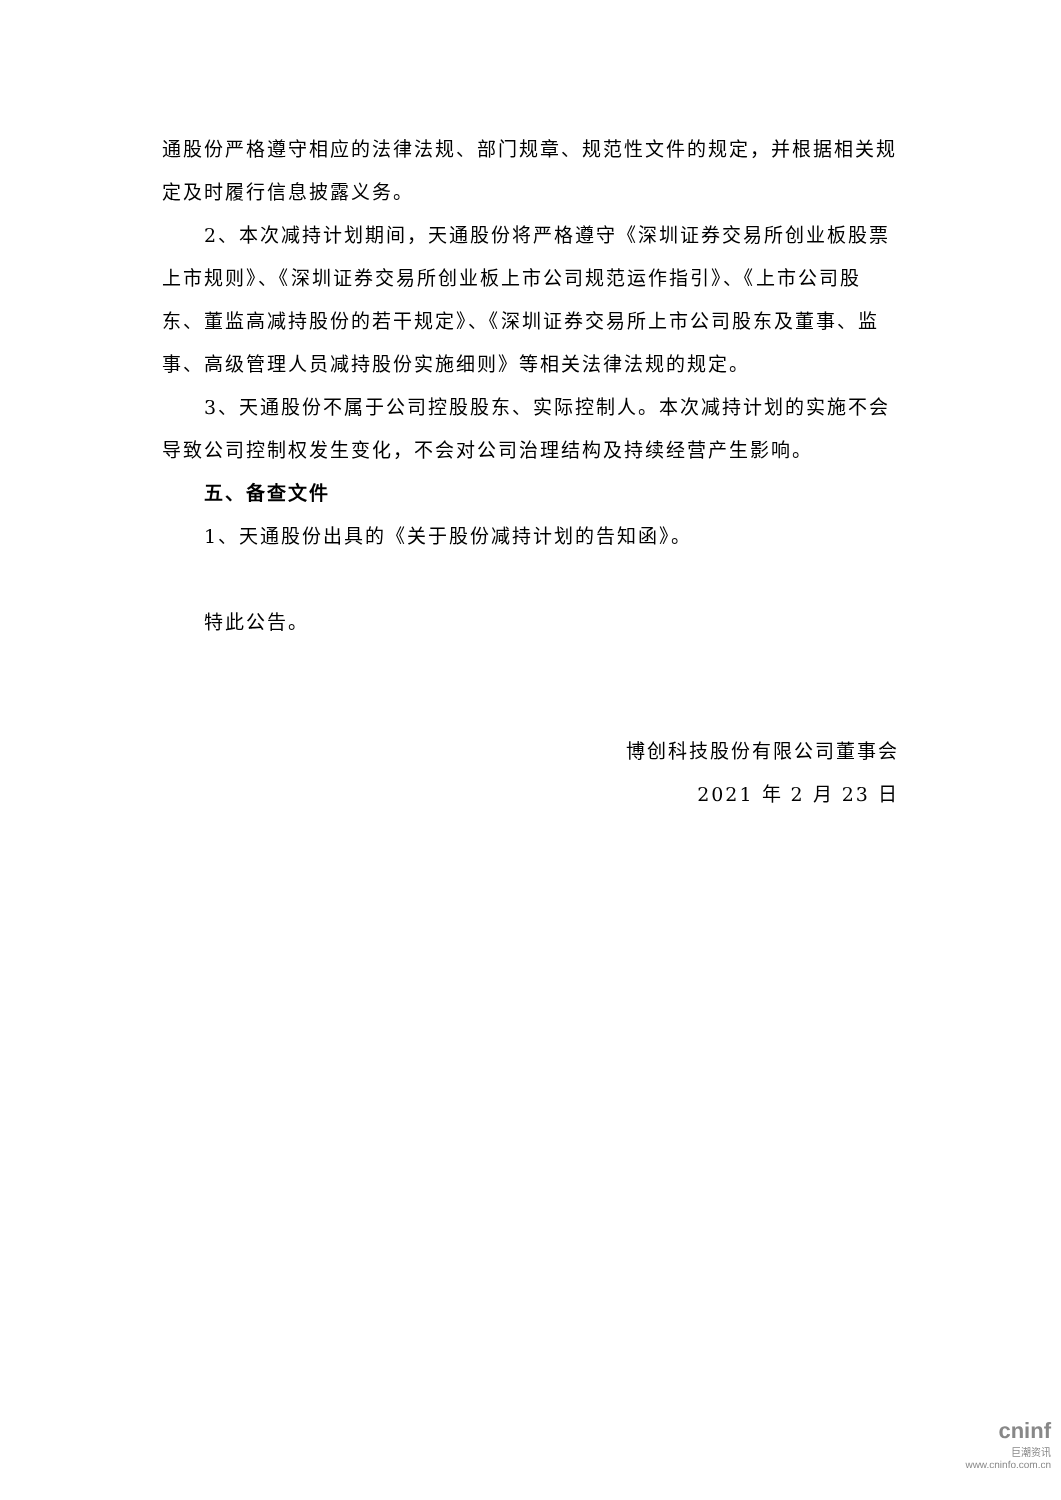通股份严格遵守相应的法律法规、部门规章、规范性文件的规定，并根据相关规定及时履行信息披露义务。
2、本次减持计划期间，天通股份将严格遵守《深圳证券交易所创业板股票上市规则》、《深圳证券交易所创业板上市公司规范运作指引》、《上市公司股东、董监高减持股份的若干规定》、《深圳证券交易所上市公司股东及董事、监事、高级管理人员减持股份实施细则》等相关法律法规的规定。
3、天通股份不属于公司控股股东、实际控制人。本次减持计划的实施不会导致公司控制权发生变化，不会对公司治理结构及持续经营产生影响。
五、备查文件
1、天通股份出具的《关于股份减持计划的告知函》。
特此公告。
博创科技股份有限公司董事会
2021 年 2 月 23 日
cninf
巨潮资讯
www.cninfo.com.cn